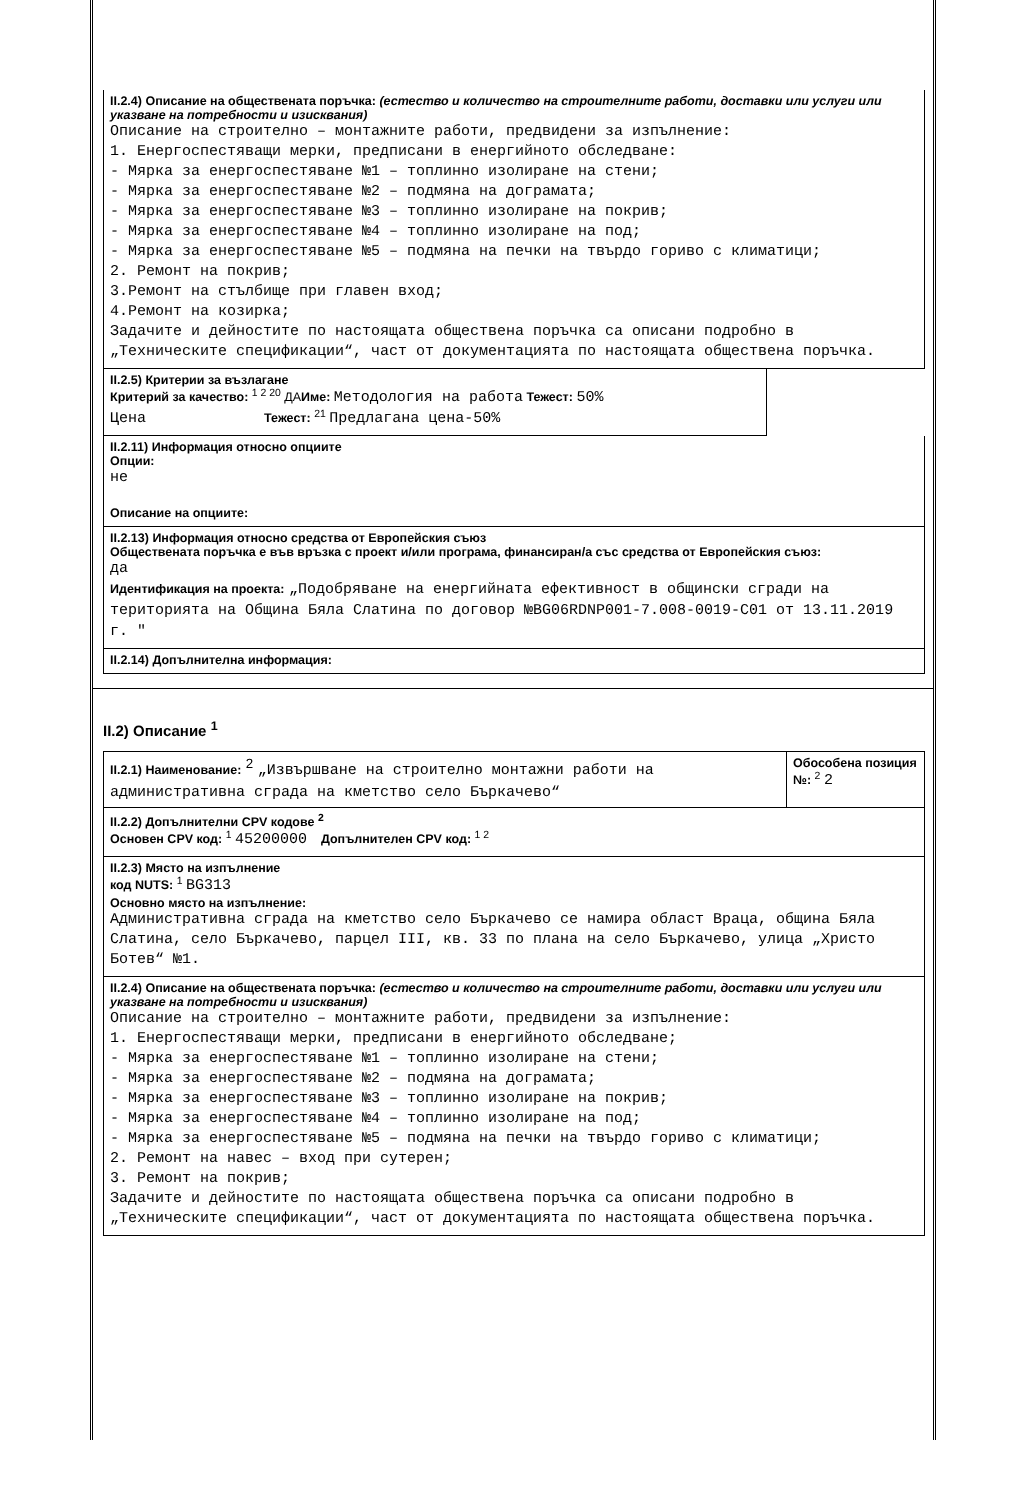II.2.4) Описание на обществената поръчка: (естество и количество на строителните работи, доставки или услуги или указване на потребности и изисквания)
Описание на строително – монтажните работи, предвидени за изпълнение:
1. Енергоспестяващи мерки, предписани в енергийното обследване:
- Мярка за енергоспестяване №1 – топлинно изолиране на стени;
- Мярка за енергоспестяване №2 – подмяна на дограмата;
- Мярка за енергоспестяване №3 – топлинно изолиране на покрив;
- Мярка за енергоспестяване №4 – топлинно изолиране на под;
- Мярка за енергоспестяване №5 – подмяна на печки на твърдо гориво с климатици;
2. Ремонт на покрив;
3.Ремонт на стълбище при главен вход;
4.Ремонт на козирка;
Задачите и дейностите по настоящата обществена поръчка са описани подробно в „Техническите спецификации“, част от документацията по настоящата обществена поръчка.
II.2.5) Критерии за възлагане
Критерий за качество: <sup>1 2 20</sup> ДАИме: Методология на работа Тежест: 50%
Цена Тежест: <sup>21</sup> Предлагана цена-50%
II.2.11) Информация относно опциите
Опции:
не
Описание на опциите:
II.2.13) Информация относно средства от Европейския съюз
Обществената поръчка е във връзка с проект и/или програма, финансиран/а със средства от Европейския съюз:
да
Идентификация на проекта: „Подобряване на енергийната ефективност в общински сгради на територията на Община Бяла Слатина по договор №BG06RDNP001-7.008-0019-C01 от 13.11.2019 г. "
II.2.14) Допълнителна информация:
II.2) Описание <sup>1</sup>
II.2.1) Наименование: <sup>2</sup> „Извършване на строително монтажни работи на административна сграда на кметство село Бъркачево“
Обособена позиция №: <sup>2</sup> 2
II.2.2) Допълнителни CPV кодове <sup>2</sup>
Основен CPV код: <sup>1</sup> 45200000 Допълнителен CPV код: <sup>1 2</sup>
II.2.3) Място на изпълнение
код NUTS: <sup>1</sup> BG313
Основно място на изпълнение:
Административна сграда на кметство село Бъркачево се намира област Враца, община Бяла Слатина, село Бъркачево, парцел III, кв. 33 по плана на село Бъркачево, улица „Христо Ботев“ №1.
II.2.4) Описание на обществената поръчка: (естество и количество на строителните работи, доставки или услуги или указване на потребности и изисквания)
Описание на строително – монтажните работи, предвидени за изпълнение:
1. Енергоспестяващи мерки, предписани в енергийното обследване;
- Мярка за енергоспестяване №1 – топлинно изолиране на стени;
- Мярка за енергоспестяване №2 – подмяна на дограмата;
- Мярка за енергоспестяване №3 – топлинно изолиране на покрив;
- Мярка за енергоспестяване №4 – топлинно изолиране на под;
- Мярка за енергоспестяване №5 – подмяна на печки на твърдо гориво с климатици;
2. Ремонт на навес – вход при сутерен;
3. Ремонт на покрив;
Задачите и дейностите по настоящата обществена поръчка са описани подробно в „Техническите спецификации“, част от документацията по настоящата обществена поръчка.